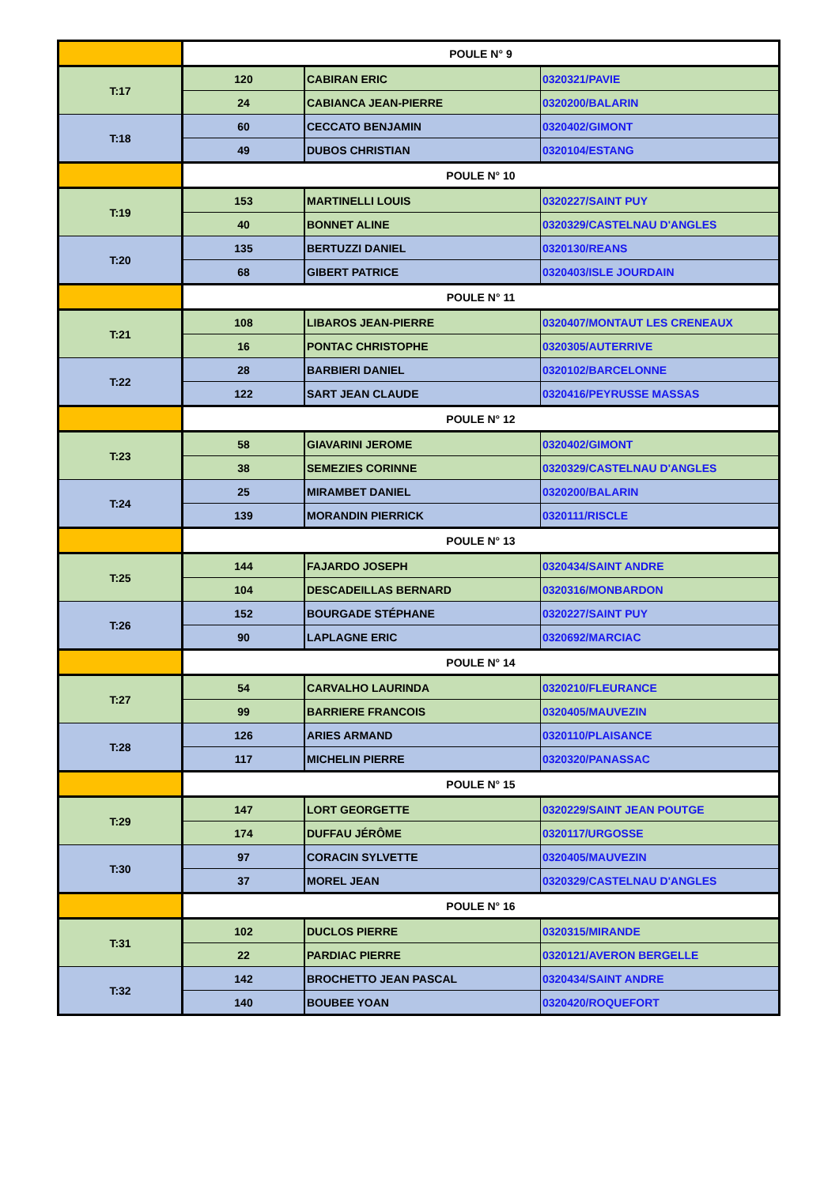| | POULE N° 9 | | |
| T:17 | 120 | CABIRAN ERIC | 0320321/PAVIE |
| | 24 | CABIANCA JEAN-PIERRE | 0320200/BALARIN |
| T:18 | 60 | CECCATO BENJAMIN | 0320402/GIMONT |
| | 49 | DUBOS CHRISTIAN | 0320104/ESTANG |
| | POULE N° 10 | | |
| T:19 | 153 | MARTINELLI LOUIS | 0320227/SAINT PUY |
| | 40 | BONNET ALINE | 0320329/CASTELNAU D'ANGLES |
| T:20 | 135 | BERTUZZI DANIEL | 0320130/REANS |
| | 68 | GIBERT PATRICE | 0320403/ISLE JOURDAIN |
| | POULE N° 11 | | |
| T:21 | 108 | LIBAROS JEAN-PIERRE | 0320407/MONTAUT LES CRENEAUX |
| | 16 | PONTAC CHRISTOPHE | 0320305/AUTERRIVE |
| T:22 | 28 | BARBIERI DANIEL | 0320102/BARCELONNE |
| | 122 | SART JEAN CLAUDE | 0320416/PEYRUSSE MASSAS |
| | POULE N° 12 | | |
| T:23 | 58 | GIAVARINI JEROME | 0320402/GIMONT |
| | 38 | SEMEZIES CORINNE | 0320329/CASTELNAU D'ANGLES |
| T:24 | 25 | MIRAMBET DANIEL | 0320200/BALARIN |
| | 139 | MORANDIN PIERRICK | 0320111/RISCLE |
| | POULE N° 13 | | |
| T:25 | 144 | FAJARDO JOSEPH | 0320434/SAINT ANDRE |
| | 104 | DESCADEILLAS BERNARD | 0320316/MONBARDON |
| T:26 | 152 | BOURGADE STÉPHANE | 0320227/SAINT PUY |
| | 90 | LAPLAGNE ERIC | 0320692/MARCIAC |
| | POULE N° 14 | | |
| T:27 | 54 | CARVALHO LAURINDA | 0320210/FLEURANCE |
| | 99 | BARRIERE FRANCOIS | 0320405/MAUVEZIN |
| T:28 | 126 | ARIES ARMAND | 0320110/PLAISANCE |
| | 117 | MICHELIN PIERRE | 0320320/PANASSAC |
| | POULE N° 15 | | |
| T:29 | 147 | LORT GEORGETTE | 0320229/SAINT JEAN POUTGE |
| | 174 | DUFFAU JÉRÔME | 0320117/URGOSSE |
| T:30 | 97 | CORACIN SYLVETTE | 0320405/MAUVEZIN |
| | 37 | MOREL JEAN | 0320329/CASTELNAU D'ANGLES |
| | POULE N° 16 | | |
| T:31 | 102 | DUCLOS PIERRE | 0320315/MIRANDE |
| | 22 | PARDIAC PIERRE | 0320121/AVERON BERGELLE |
| T:32 | 142 | BROCHETTO JEAN PASCAL | 0320434/SAINT ANDRE |
| | 140 | BOUBEE YOAN | 0320420/ROQUEFORT |